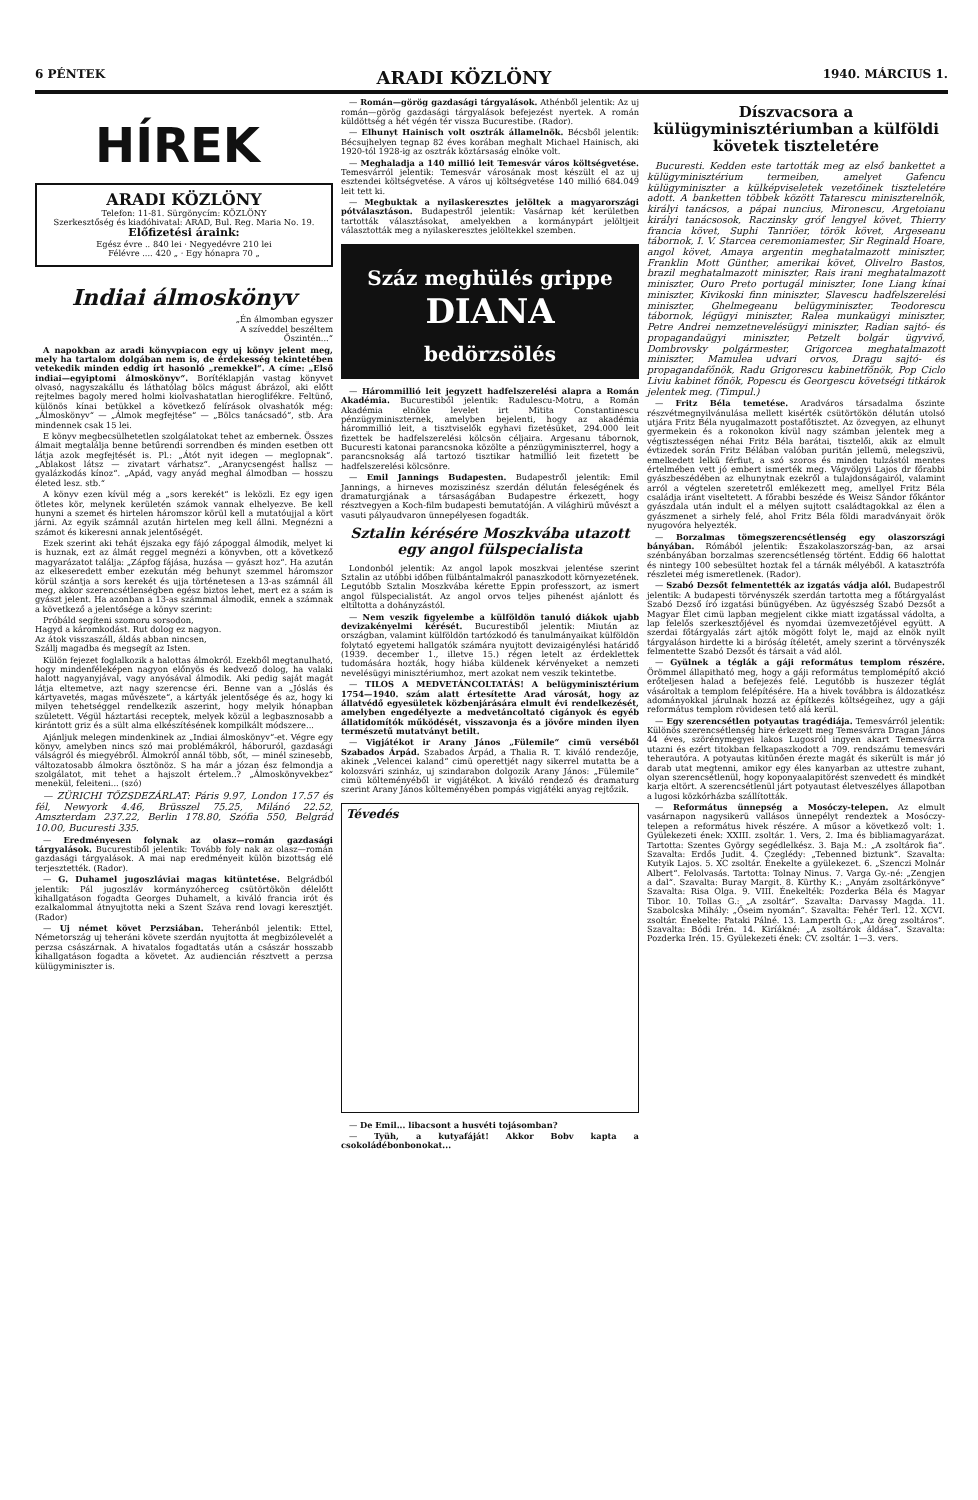6 PÉNTEK ARADI KÖZLÖNY 1940. MÁRCIUS 1.
HÍREK
ARADI KÖZLÖNY
Telefon: 11-81. Sürgönycím: KÖZLÖNY
Szerkesztőség és kiadóhivatal: ARAD, Bul. Reg. Maria No. 19.
Előfizetési áraink:
Egész évre .. 840 lei · Negyedévre 210 lei
Félévre .... 420 „ · Egy hónapra 70 „
Indiai álmoskönyv
„Én álmomban egyszer
A szíveddel beszéltem
Őszintén...“
A napokban az aradi könyvpiacon egy uj könyv jelent meg, mely ha tartalom dolgában nem is, de érdekesség tekintetében vetekedik minden eddig írt hasonló „remekkel“. A címe: „Első indiai—egyiptomi álmoskönyv“. Borítéklapján vastag könyvet olvasó, nagyszakállu és láthatólag bölcs mágust ábrázol, aki előtt rejtelmes bagoly mered holmi kiolvashatatlan hieroglifékre. Feltünő, különös kínai betükkel a következő felírások olvashatók még: „Álmoskönyv“ — „Álmok megfejtése“ — „Bölcs tanácsadó“, stb. Ára mindennek csak 15 lei.
E könyv megbecsülhetetlen szolgálatokat tehet az embernek. Összes álmait megtalálja benne betűrendi sorrendben és minden esetben ott látja azok megfejtését is. Pl.: „Átót nyit idegen — meglopnak“. „Ablakost látsz — zivatart várhatsz“. „Aranycsengést hallsz — gyalázkodás kínoz“. „Apád, vagy anyád meghal álmodban — hosszu életed lesz. stb.“
A könyv ezen kívül még a „sors kerekét“ is leközli. Ez egy igen ötletes kör, melynek kerületén számok vannak elhelyezve. Be kell hunyni a szemet és hirtelen háromszor körül kell a mutatóujjal a kört járni. Az egyik számnál azután hirtelen meg kell állni. Megnézni a számot és kikeresni annak jelentőségét.
Ezek szerint aki tehát éjszaka egy fájó zápoggal álmodik, melyet ki is huznak, ezt az álmát reggel megnézi a könyvben, ott a következő magyarázatot találja: „Zápfog fájása, huzása — gyászt hoz“. Ha azután az elkeseredett ember ezekután még behunyt szemmel háromszor körül szántja a sors kerekét és ujja történetesen a 13-as számnál áll meg, akkor szerencsétlenségben egész biztos lehet, mert ez a szám is gyászt jelent. Ha azonban a 13-as számmal álmodik, ennek a számnak a következő a jelentősége a könyv szerint:
Próbáld segíteni szomoru sorsodon,
Hagyd a káromkodást. Rut dolog ez nagyon.
Az átok visszaszáll, áldás abban nincsen,
Szállj magadba és megsegít az Isten.
Külön fejezet foglalkozik a halottas álmokról. Ezekből megtanulható, hogy mindenféleképen nagyon előnyös és kedvező dolog, ha valaki halott nagyanyjával, vagy anyósával álmodik. Aki pedig saját magát látja eltemetve, azt nagy szerencse éri. Benne van a „Jóslás és kártyavetés, magas művészete“, a kártyák jelentősége és az, hogy ki milyen tehetséggel rendelkezik aszerint, hogy melyik hónapban született. Végül háztartási receptek, melyek közül a legbasznosabb a kirántott griz és a sült alma elkészítésének kompilkált módszere...
Ajánljuk melegen mindenkinek az „Indiai álmoskönyv“-et. Végre egy könyv, amelyben nincs szó mai problémákról, háboruról, gazdasági válságról és miegyébről. Álmokról annál több, sőt, — minél szinesebb, változatosabb álmokra ösztönöz. S ha már a józan ész felmondja a szolgálatot, mit tehet a hajszolt értelem..? „Álmoskönyvekbez“ menekül, feleiteni... (szó)
— ZÜRICHI TŐZSDEZÁRLAT: Páris 9.97, London 17.57 és fél, Newyork 4.46, Brüsszel 75.25, Milánó 22.52, Amszterdam 237.22, Berlin 178.80, Szófia 550, Belgrád 10.00, Bucuresti 335.
— Eredményesen folynak az olasz—román gazdasági tárgyalások. Bucurestiből jelentik: Tovább foly nak az olasz—román gazdasági tárgyalások. A mai nap eredményeit külön bizottság elé terjesztették. (Rador).
— G. Duhamel jugoszláviai magas kitüntetése. Belgrádból jelentik: Pál jugoszláv kormányzóherceg csütörtökön délelőtt kihallgatáson fogadta Georges Duhamelt, a kiváló francia irót és ezalkalommal átnyujtotta neki a Szent Száva rend lovagi keresztjét. (Rador)
— Uj német követ Perzsiában. Teheránból jelentik: Ettel, Németország uj teheráni követe szerdán nyujtotta át megbizólevelét a perzsa császárnak. A hivatalos fogadtatás után a császár hosszabb kihallgatáson fogadta a követet. Az audiencián résztvett a perzsa külügyminiszter is.
— Román—görög gazdasági tárgyalások. Athénből jelentik: Az uj román—görög gazdasági tárgyalások befejezést nyertek. A román küldöttség a hét végén tér vissza Bucurestibe. (Rador).
— Elhunyt Hainisch volt osztrák államelnök. Bécsből jelentik: Bécsujhelyen tegnap 82 éves korában meghalt Michael Hainisch, aki 1920-tól 1928-ig az osztrák köztársaság elnöke volt.
— Meghaladja a 140 millió leit Temesvár város költségvetése. Temesvárról jelentik: Temesvár városának most készült el az uj esztendei költségvetése. A város uj költségvetése 140 millió 684.049 leit tett ki.
— Megbuktak a nyilaskeresztes jelöltek a magyarországi pótválasztáson. Budapestről jelentik: Vasárnap két kerületben tartották választásokat, amelyekben a kormánypárt jelöltjeit választották meg a nyilaskeresztes jelöltekkel szemben.
Száz meghülés grippe
DIANA
bedörzsölés
— Hárommillió leit jegyzett hadfelszerelési alapra a Román Akadémia. Bucurestiből jelentik: Radulescu-Motru, a Román Akadémia elnöke levelet irt Mitita Constantinescu pénzügyminiszternek, amelyben bejelenti, hogy az akadémia hárommillió leit, a tisztviselők egyhavi fizetésüket, 294.000 leit fizettek be hadfelszerelési kölcsön céljaira. Argesanu tábornok, Bucuresti katonai parancsnoka közölte a pénzügyminiszterrel, hogy a parancsnokság alá tartozó tisztikar hatmillió leit fizetett be hadfelszerelési kölcsönre.
— Emil Jannings Budapesten. Budapestről jelentik: Emil Jannings, a hirneves moziszinész szerdán délután feleségének és dramaturgjának a társaságában Budapestre érkezett, hogy résztvegyen a Koch-film budapesti bemutatóján. A világhirü művészt a vasuti pályaudvaron ünnepélyesen fogadták.
Sztalin kérésére Moszkvába utazott egy angol fülspecialista
Londonból jelentik: Az angol lapok moszkvai jelentése szerint Sztalin az utóbbi időben fülbántalmakról panaszkodott környezetének. Legutóbb Sztalin Moszkvába kérette Eppin professzort, az ismert angol fülspecialistát. Az angol orvos teljes pihenést ajánlott és eltiltotta a dohányzástól.
— Nem veszik figyelembe a külföldön tanuló diákok ujabb devizakényelmi kérését. Bucurestiből jelentik: Miután az országban, valamint külföldön tartózkodó és tanulmányaikat külföldön folytató egyetemi hallgatók számára nyujtott devizaigénylési határidő (1939. december 1., illetve 15.) régen letelt az érdeklettek tudomására hozták, hogy hiába küldenek kérvényeket a nemzeti nevelésügyi minisztériumhoz, mert azokat nem veszik tekintetbe.
— TILOS A MEDVETÁNCOLTATÁS! A belügyminisztérium 1754—1940. szám alatt értesítette Arad városát, hogy az állatvédő egyesületek közbenjárására elmult évi rendelkezését, amelyben engedélyezte a medvetáncoltató cigányok és egyéb állatidomítók működését, visszavonja és a jövőre minden ilyen természetű mutatványt betilt.
— Vigjátékot ir Arany János „Fülemile“ cimü verséből Szabados Árpád. Szabados Árpád, a Thalia R. T. kiváló rendezője, akinek „Velencei kaland“ cimü operettjét nagy sikerrel mutatta be a kolozsvári szinház, uj szindarabon dolgozik Arany János: „Fülemile“ cimü költeményéből ir vigjátékot. A kiváló rendező és dramaturg szerint Arany János költeményében pompás vigjátéki anyag rejtőzik.
Tévedés
— De Emil... libacsont a husvéti tojásomban?
— Tyüh, a kutyafáját! Akkor Bobv kapta a csokoládébonbonokat...
Díszvacsora a külügyminisztériumban a külföldi követek tiszteletére
Bucuresti. Kedden este tartották meg az első bankettet a külügyminisztérium termeiben, amelyet Gafencu külügyminiszter a külképviseletek vezetőinek tiszteletére adott. A banketten többek között Tatarescu miniszterelnök, királyi tanácsos, a pápai nuncius, Mironescu, Argetoianu királyi tanácsosok, Raczinsky gróf lengyel követ, Thierry francia követ, Suphi Tanriöer, török követ, Argeseanu tábornok, I. V. Starcea ceremoniamester, Sir Reginald Hoare, angol követ, Amaya argentin meghatalmazott miniszter, Franklin Mott Günther, amerikai követ, Olivelro Bastos, brazil meghatalmazott miniszter, Rais irani meghatalmazott miniszter, Ouro Preto portugál miniszter, Ione Liang kínai miniszter, Kivikoski finn miniszter, Slavescu hadfelszerelési miniszter, Ghelmegeanu belügyminiszter, Teodorescu tábornok, légügyi miniszter, Ralea munkaügyi miniszter, Petre Andrei nemzetnevelésügyi miniszter, Radian sajtó- és propagandaügyi miniszter, Petzelt bolgár ügyvivő, Dombrovsky polgármester, Grigorcea meghatalmazott miniszter, Mamulea udvari orvos, Dragu sajtó- és propagandafőnök, Radu Grigorescu kabinetfőnök, Pop Ciclo Liviu kabinet főnök, Popescu és Georgescu követségi titkárok jelentek meg. (Timpul.)
— Fritz Béla temetése. Aradváros társadalma őszinte részvétmegnyilvánulása mellett kisérték csütörtökön délután utolsó utjára Fritz Béla nyugalmazott postafőtisztet. Az özvegyen, az elhunyt gyermekein és a rokonokon kívül nagy számban jelentek meg a végtisztességen néhai Fritz Béla barátai, tisztelői, akik az elmult évtizedek során Fritz Bélában valóban puritán jellemü, melegszivü, emelkedett lelkü férfiut, a szó szoros és minden tulzástól mentes értelmében vett jó embert ismerték meg. Vágvölgyi Lajos dr főrabbi gyászbeszédében az elhunytnak ezekről a tulajdonságairól, valamint arról a végtelen szeretetről emlékezett meg, amellyel Fritz Béla családja iránt viseltetett. A főrabbi beszéde és Weisz Sándor főkántor gyászdala után indult el a mélyen sujtott családtagokkal az élen a gyászmenet a sirhely felé, ahol Fritz Béla földi maradványait örök nyugovóra helyezték.
— Borzalmas tömegszerencsétlenség egy olaszországi bányában. Rómából jelentik: Északolaszország-ban, az arsai szénbányában borzalmas szerencsétlenség történt. Eddig 66 halottat és nintegy 100 sebesültet hoztak fel a tárnák mélyéből. A katasztrófa részletei még ismeretlenek. (Rador).
— Szabó Dezsőt felmentették az izgatás vádja alól. Budapestről jelentik: A budapesti törvényszék szerdán tartotta meg a főtárgyalást Szabó Dezső író izgatási bünügyében. Az ügyészség Szabó Dezsőt a Magyar Élet cimü lapban megjelent cikke miatt izgatással vádolta, a lap felelős szerkesztőjével és nyomdai üzemvezetőjével együtt. A szerdai főtárgyalás zárt ajtók mögött folyt le, majd az elnök nyilt tárgyaláson hirdette ki a biróság ítéletét, amely szerint a törvényszék felmentette Szabó Dezsőt és társait a vád alól.
— Gyülnek a téglák a gáji református templom részére. Örömmel állapitható meg, hogy a gáji református templomépítő akció erőteljesen halad a befejezés felé. Legutóbb is huszezer téglát vásároltak a templom felépítésére. Ha a hivek továbbra is áldozatkész adományokkal járulnak hozzá az építkezés költségeihez, ugy a gáji református templom rövidesen tető alá kerül.
— Egy szerencsétlen potyautas tragédiája. Temesvárról jelentik: Különös szerencsétlenség hire érkezett meg Temesvárra Dragan János 44 éves, szörénymegyei lakos Lugosról ingyen akart Temesvárra utazni és ezért titokban felkapaszkodott a 709. rendszámu temesvári teherautóra. A potyautas kitünően érezte magát és sikerült is már jó darab utat megtenni, amikor egy éles kanyarban az uttestre zuhant, olyan szerencsétlenül, hogy koponyaalapitörést szenvedett és mindkét karja eltört. A szerencsétlenül járt potyautast életveszélyes állapotban a lugosi közkórházba szállították.
— Református ünnepség a Mosóczy-telepen. Az elmult vasárnapon nagysikerü vallásos ünnepélyt rendeztek a Mosóczy-telepen a református hivek részére. A műsor a következő volt: 1. Gyülekezeti ének: XXIII. zsoltár. 1. Vers, 2. Ima és bibliamagyarázat. Tartotta: Szentes György segédlelkész. 3. Baja M.: „A zsoltárok fia“. Szavalta: Erdős Judit. 4. Czeglédy: „Tebenned biztunk“. Szavalta: Kutyik Lajos. 5. XC zsoltár. Énekelte a gyülekezet. 6. „Szenczi Molnár Albert“. Felolvasás. Tartotta: Tolnay Ninus. 7. Varga Gy.-né: „Zengjen a dal“. Szavalta: Buray Margit. 8. Kürthy K.: „Anyám zsoltárkönyve“ Szavalta: Risa Olga. 9. VIII. Énekelték: Pozderka Béla és Magyar Tibor. 10. Tollas G.: „A zsoltár“. Szavalta: Darvassy Magda. 11. Szabolcska Mihály: „Őseim nyomán“. Szavalta: Fehér Terl. 12. XCVI. zsoltár. Énekelte: Pataki Pálné. 13. Lamperth G.: „Az öreg zsoltáros“. Szavalta: Bódi Irén. 14. Kiríákné: „A zsoltárok áldása“. Szavalta: Pozderka Irén. 15. Gyülekezeti ének: CV. zsoltár. 1—3. vers.